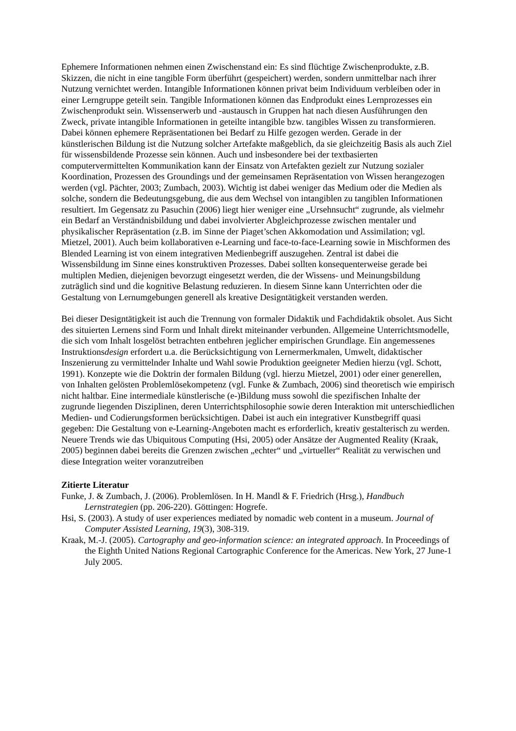Ephemere Informationen nehmen einen Zwischenstand ein: Es sind flüchtige Zwischenprodukte, z.B. Skizzen, die nicht in eine tangible Form überführt (gespeichert) werden, sondern unmittelbar nach ihrer Nutzung vernichtet werden. Intangible Informationen können privat beim Individuum verbleiben oder in einer Lerngruppe geteilt sein. Tangible Informationen können das Endprodukt eines Lernprozesses ein Zwischenprodukt sein. Wissenserwerb und -austausch in Gruppen hat nach diesen Ausführungen den Zweck, private intangible Informationen in geteilte intangible bzw. tangibles Wissen zu transformieren. Dabei können ephemere Repräsentationen bei Bedarf zu Hilfe gezogen werden. Gerade in der künstlerischen Bildung ist die Nutzung solcher Artefakte maßgeblich, da sie gleichzeitig Basis als auch Ziel für wissensbildende Prozesse sein können. Auch und insbesondere bei der textbasierten computervermittelten Kommunikation kann der Einsatz von Artefakten gezielt zur Nutzung sozialer Koordination, Prozessen des Groundings und der gemeinsamen Repräsentation von Wissen herangezogen werden (vgl. Pächter, 2003; Zumbach, 2003). Wichtig ist dabei weniger das Medium oder die Medien als solche, sondern die Bedeutungsgebung, die aus dem Wechsel von intangiblen zu tangiblen Informationen resultiert. Im Gegensatz zu Pasuchin (2006) liegt hier weniger eine „Ursehnsucht“ zugrunde, als vielmehr ein Bedarf an Verständnisbildung und dabei involvierter Abgleichprozesse zwischen mentaler und physikalischer Repräsentation (z.B. im Sinne der Piaget’schen Akkomodation und Assimilation; vgl. Mietzel, 2001). Auch beim kollaborativen e-Learning und face-to-face-Learning sowie in Mischformen des Blended Learning ist von einem integrativen Medienbegriff auszugehen. Zentral ist dabei die Wissensbildung im Sinne eines konstruktiven Prozesses. Dabei sollten konsequenterweise gerade bei multiplen Medien, diejenigen bevorzugt eingesetzt werden, die der Wissens- und Meinungsbildung zuträglich sind und die kognitive Belastung reduzieren. In diesem Sinne kann Unterrichten oder die Gestaltung von Lernumgebungen generell als kreative Designtätigkeit verstanden werden.
Bei dieser Designtätigkeit ist auch die Trennung von formaler Didaktik und Fachdidaktik obsolet. Aus Sicht des situierten Lernens sind Form und Inhalt direkt miteinander verbunden. Allgemeine Unterrichtsmodelle, die sich vom Inhalt losgelöst betrachten entbehren jeglicher empirischen Grundlage. Ein angemessenes Instruktionsdesign erfordert u.a. die Berücksichtigung von Lernermerkmalen, Umwelt, didaktischer Inszenierung zu vermittelnder Inhalte und Wahl sowie Produktion geeigneter Medien hierzu (vgl. Schott, 1991). Konzepte wie die Doktrin der formalen Bildung (vgl. hierzu Mietzel, 2001) oder einer generellen, von Inhalten gelösten Problemlösekompetenz (vgl. Funke & Zumbach, 2006) sind theoretisch wie empirisch nicht haltbar. Eine intermediale künstlerische (e-)Bildung muss sowohl die spezifischen Inhalte der zugrunde liegenden Disziplinen, deren Unterrichtsphilosophie sowie deren Interaktion mit unterschiedlichen Medien- und Codierungsformen berücksichtigen. Dabei ist auch ein integrativer Kunstbegriff quasi gegeben: Die Gestaltung von e-Learning-Angeboten macht es erforderlich, kreativ gestalterisch zu werden. Neuere Trends wie das Ubiquitous Computing (Hsi, 2005) oder Ansätze der Augmented Reality (Kraak, 2005) beginnen dabei bereits die Grenzen zwischen „echter“ und „virtueller“ Realität zu verwischen und diese Integration weiter voranzutreiben
Zitierte Literatur
Funke, J. & Zumbach, J. (2006). Problemlösen. In H. Mandl & F. Friedrich (Hrsg.), Handbuch Lernstrategien (pp. 206-220). Göttingen: Hogrefe.
Hsi, S. (2003). A study of user experiences mediated by nomadic web content in a museum. Journal of Computer Assisted Learning, 19(3), 308-319.
Kraak, M.-J. (2005). Cartography and geo-information science: an integrated approach. In Proceedings of the Eighth United Nations Regional Cartographic Conference for the Americas. New York, 27 June-1 July 2005.